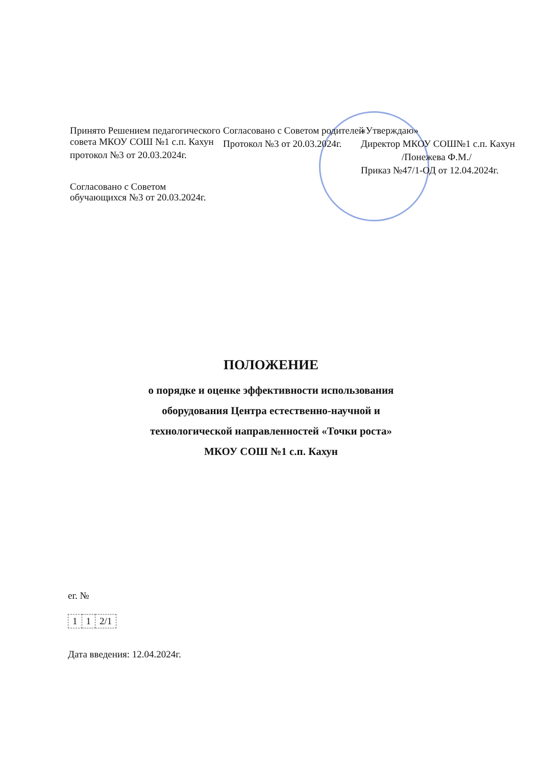Принято Решением педагогического совета МКОУ СОШ №1 с.п. Кахун
протокол №3 от 20.03.2024г.
Согласовано с Советом обучающихся №3 от 20.03.2024г.
Согласовано с Советом родителей
Протокол №3 от 20.03.2024г.
«Утверждаю»
Директор МКОУ СОШ№1 с.п. Кахун
/Понежева Ф.М./
Приказ №47/1-ОД от 12.04.2024г.
ПОЛОЖЕНИЕ
о порядке и оценке эффективности использования
оборудования Центра естественно-научной и
технологической направленностей «Точки роста»
МКОУ СОШ №1 с.п. Кахун
ег. №
| 1 | 1 | 2/1 |
Дата введения: 12.04.2024г.